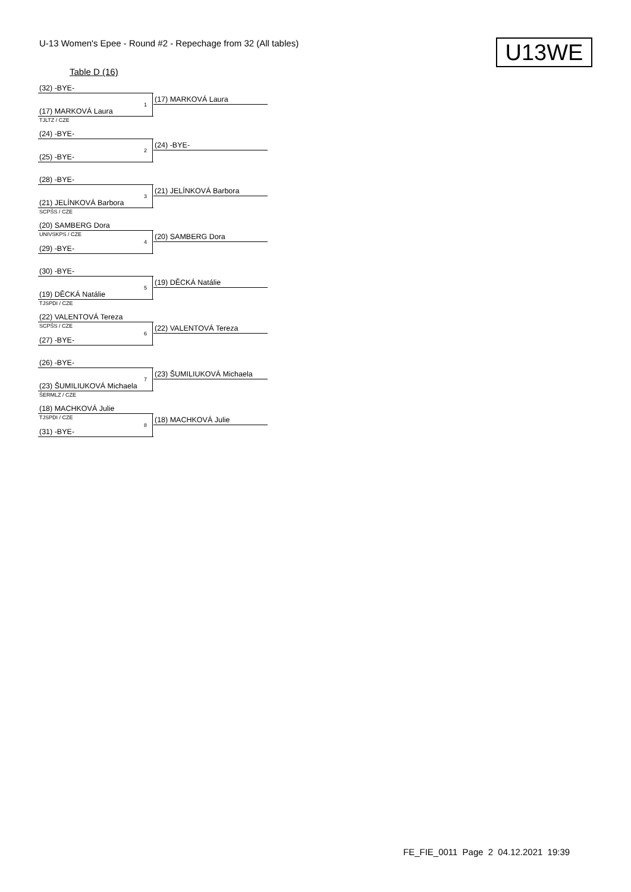U-13 Women's Epee - Round #2 - Repechage from 32 (All tables)
U13WE
Table D (16)
(32) -BYE-
1
(17) MARKOVÁ Laura
(17) MARKOVÁ Laura
TJLTZ / CZE
(24) -BYE-
2
(24) -BYE-
(25) -BYE-
(28) -BYE-
3
(21) JELÍNKOVÁ Barbora
(21) JELÍNKOVÁ Barbora
SCPŠS / CZE
(20) SAMBERG Dora
UNIVSKPS / CZE
4
(20) SAMBERG Dora
(29) -BYE-
(30) -BYE-
5
(19) DĚCKÁ Natálie
(19) DĚCKÁ Natálie
TJSPDI / CZE
(22) VALENTOVÁ Tereza
SCPŠS / CZE
6
(22) VALENTOVÁ Tereza
(27) -BYE-
(26) -BYE-
7
(23) ŠUMILIUKOVÁ Michaela
(23) ŠUMILIUKOVÁ Michaela
ŠERMLZ / CZE
(18) MACHKOVÁ Julie
TJSPDI / CZE
8
(18) MACHKOVÁ Julie
(31) -BYE-
FE_FIE_0011 Page 2 04.12.2021 19:39